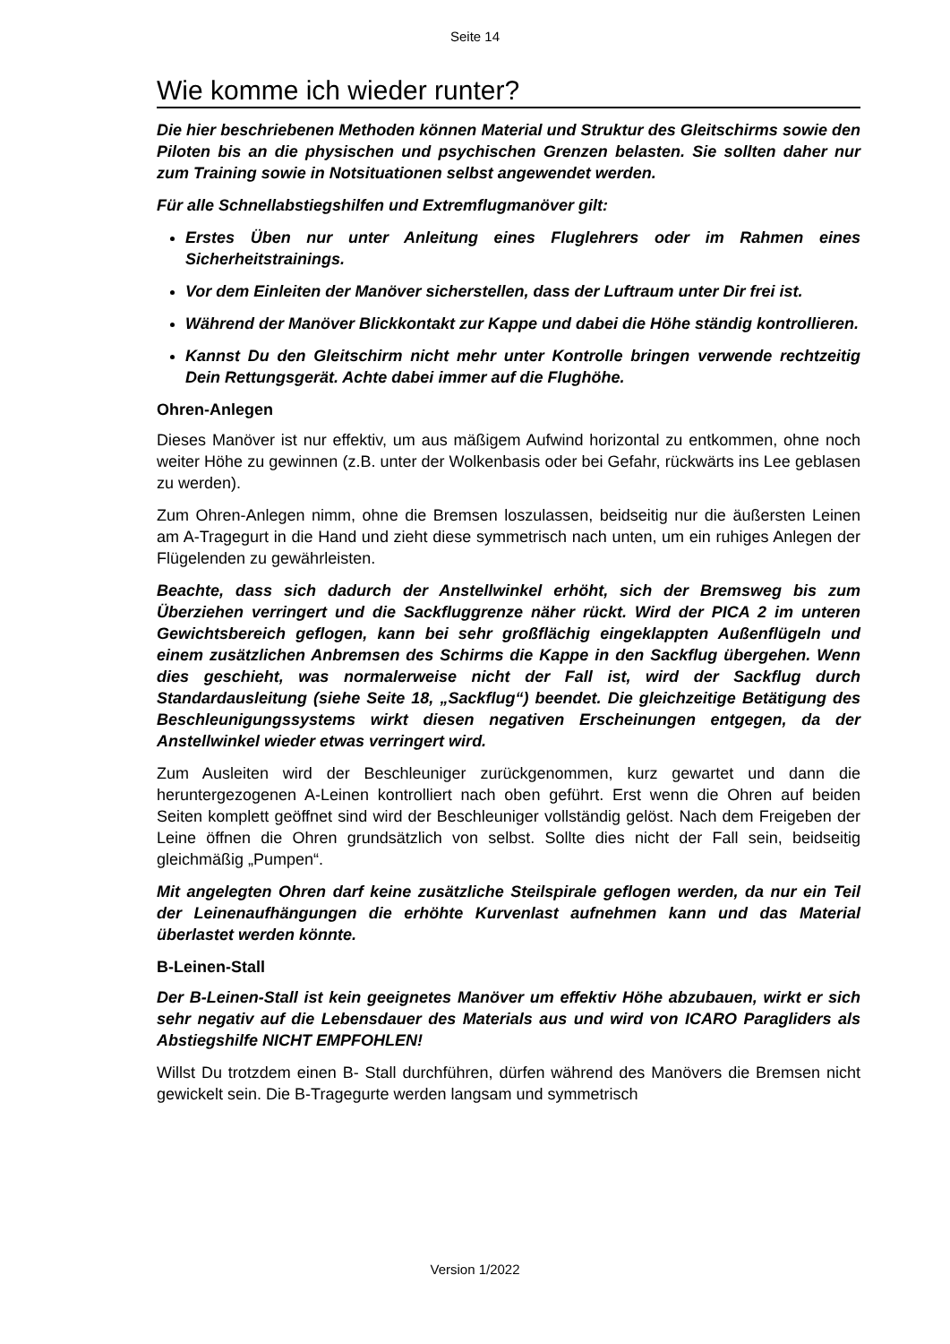Seite 14
Wie komme ich wieder runter?
Die hier beschriebenen Methoden können Material und Struktur des Gleitschirms sowie den Piloten bis an die physischen und psychischen Grenzen belasten. Sie sollten daher nur zum Training sowie in Notsituationen selbst angewendet werden.
Für alle Schnellabstiegshilfen und Extremflugmanöver gilt:
Erstes Üben nur unter Anleitung eines Fluglehrers oder im Rahmen eines Sicherheitstrainings.
Vor dem Einleiten der Manöver sicherstellen, dass der Luftraum unter Dir frei ist.
Während der Manöver Blickkontakt zur Kappe und dabei die Höhe ständig kontrollieren.
Kannst Du den Gleitschirm nicht mehr unter Kontrolle bringen verwende rechtzeitig Dein Rettungsgerät. Achte dabei immer auf die Flughöhe.
Ohren-Anlegen
Dieses Manöver ist nur effektiv, um aus mäßigem Aufwind horizontal zu entkommen, ohne noch weiter Höhe zu gewinnen (z.B. unter der Wolkenbasis oder bei Gefahr, rückwärts ins Lee geblasen zu werden).
Zum Ohren-Anlegen nimm, ohne die Bremsen loszulassen, beidseitig nur die äußersten Leinen am A-Tragegurt in die Hand und zieht diese symmetrisch nach unten, um ein ruhiges Anlegen der Flügelenden zu gewährleisten.
Beachte, dass sich dadurch der Anstellwinkel erhöht, sich der Bremsweg bis zum Überziehen verringert und die Sackfluggrenze näher rückt. Wird der PICA 2 im unteren Gewichtsbereich geflogen, kann bei sehr großflächig eingeklappten Außenflügeln und einem zusätzlichen Anbremsen des Schirms die Kappe in den Sackflug übergehen. Wenn dies geschieht, was normalerweise nicht der Fall ist, wird der Sackflug durch Standardausleitung (siehe Seite 18, „Sackflug“) beendet. Die gleichzeitige Betätigung des Beschleunigungssystems wirkt diesen negativen Erscheinungen entgegen, da der Anstellwinkel wieder etwas verringert wird.
Zum Ausleiten wird der Beschleuniger zurückgenommen, kurz gewartet und dann die heruntergezogenen A-Leinen kontrolliert nach oben geführt. Erst wenn die Ohren auf beiden Seiten komplett geöffnet sind wird der Beschleuniger vollständig gelöst. Nach dem Freigeben der Leine öffnen die Ohren grundsätzlich von selbst. Sollte dies nicht der Fall sein, beidseitig gleichmäßig „Pumpen“.
Mit angelegten Ohren darf keine zusätzliche Steilspirale geflogen werden, da nur ein Teil der Leinenaufhängungen die erhöhte Kurvenlast aufnehmen kann und das Material überlastet werden könnte.
B-Leinen-Stall
Der B-Leinen-Stall ist kein geeignetes Manöver um effektiv Höhe abzubauen, wirkt er sich sehr negativ auf die Lebensdauer des Materials aus und wird von ICARO Paragliders als Abstiegshilfe NICHT EMPFOHLEN!
Willst Du trotzdem einen B- Stall durchführen, dürfen während des Manövers die Bremsen nicht gewickelt sein. Die B-Tragegurte werden langsam und symmetrisch
Version 1/2022